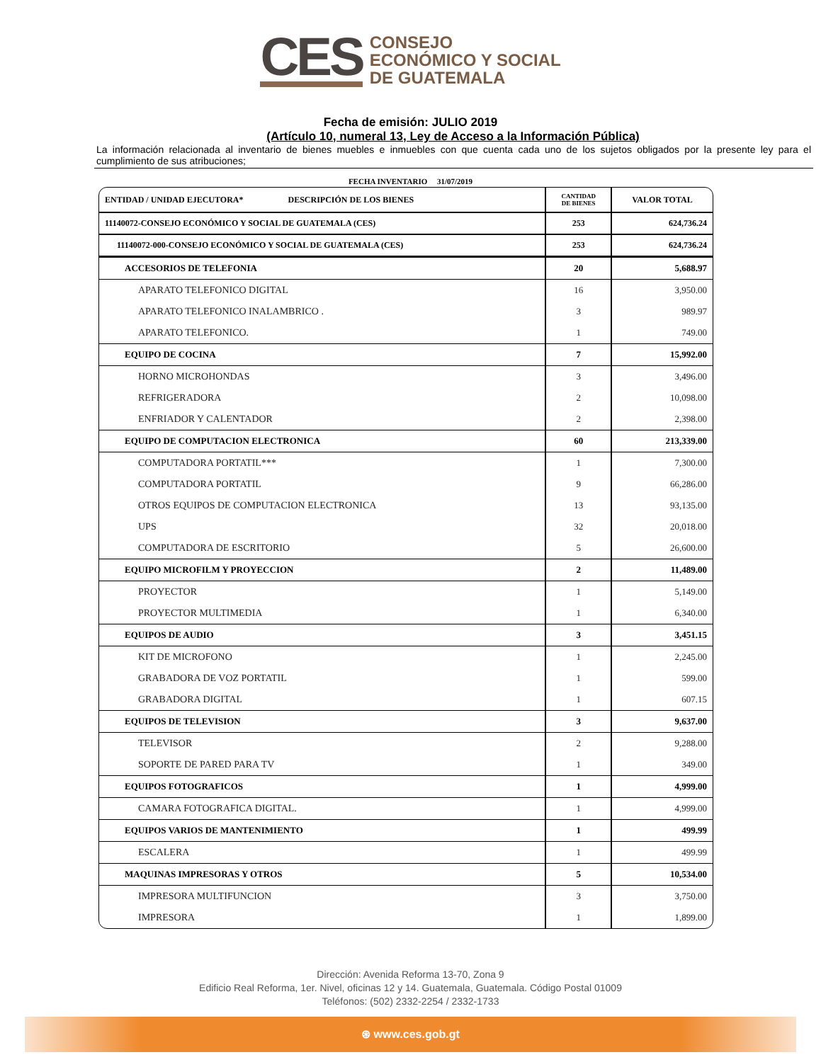CES
CONSEJO
ECONÓMICO Y SOCIAL
DE GUATEMALA
Fecha de emisión: JULIO 2019
(Artículo 10, numeral 13, Ley de Acceso a la Información Pública)
La información relacionada al inventario de bienes muebles e inmuebles con que cuenta cada uno de los sujetos obligados por la presente ley para el cumplimiento de sus atribuciones;
FECHA INVENTARIO 31/07/2019
| ENTIDAD / UNIDAD EJECUTORA* DESCRIPCIÓN DE LOS BIENES | CANTIDAD DE BIENES | VALOR TOTAL |
| --- | --- | --- |
| 11140072-CONSEJO ECONÓMICO Y SOCIAL DE GUATEMALA (CES) | 253 | 624,736.24 |
| 11140072-000-CONSEJO ECONÓMICO Y SOCIAL DE GUATEMALA (CES) | 253 | 624,736.24 |
| ACCESORIOS DE TELEFONIA | 20 | 5,688.97 |
| APARATO TELEFONICO DIGITAL | 16 | 3,950.00 |
| APARATO TELEFONICO INALAMBRICO . | 3 | 989.97 |
| APARATO TELEFONICO. | 1 | 749.00 |
| EQUIPO DE COCINA | 7 | 15,992.00 |
| HORNO MICROHONDAS | 3 | 3,496.00 |
| REFRIGERADORA | 2 | 10,098.00 |
| ENFRIADOR Y CALENTADOR | 2 | 2,398.00 |
| EQUIPO DE COMPUTACION ELECTRONICA | 60 | 213,339.00 |
| COMPUTADORA PORTATIL*** | 1 | 7,300.00 |
| COMPUTADORA PORTATIL | 9 | 66,286.00 |
| OTROS EQUIPOS DE COMPUTACION ELECTRONICA | 13 | 93,135.00 |
| UPS | 32 | 20,018.00 |
| COMPUTADORA DE ESCRITORIO | 5 | 26,600.00 |
| EQUIPO MICROFILM Y PROYECCION | 2 | 11,489.00 |
| PROYECTOR | 1 | 5,149.00 |
| PROYECTOR MULTIMEDIA | 1 | 6,340.00 |
| EQUIPOS DE AUDIO | 3 | 3,451.15 |
| KIT DE MICROFONO | 1 | 2,245.00 |
| GRABADORA DE VOZ PORTATIL | 1 | 599.00 |
| GRABADORA DIGITAL | 1 | 607.15 |
| EQUIPOS DE TELEVISION | 3 | 9,637.00 |
| TELEVISOR | 2 | 9,288.00 |
| SOPORTE DE PARED PARA TV | 1 | 349.00 |
| EQUIPOS FOTOGRAFICOS | 1 | 4,999.00 |
| CAMARA FOTOGRAFICA DIGITAL. | 1 | 4,999.00 |
| EQUIPOS VARIOS DE MANTENIMIENTO | 1 | 499.99 |
| ESCALERA | 1 | 499.99 |
| MAQUINAS IMPRESORAS Y OTROS | 5 | 10,534.00 |
| IMPRESORA MULTIFUNCION | 3 | 3,750.00 |
| IMPRESORA | 1 | 1,899.00 |
Dirección: Avenida Reforma 13-70, Zona 9
Edificio Real Reforma, 1er. Nivel, oficinas 12 y 14. Guatemala, Guatemala. Código Postal 01009
Teléfonos: (502) 2332-2254 / 2332-1733
⊛ www.ces.gob.gt